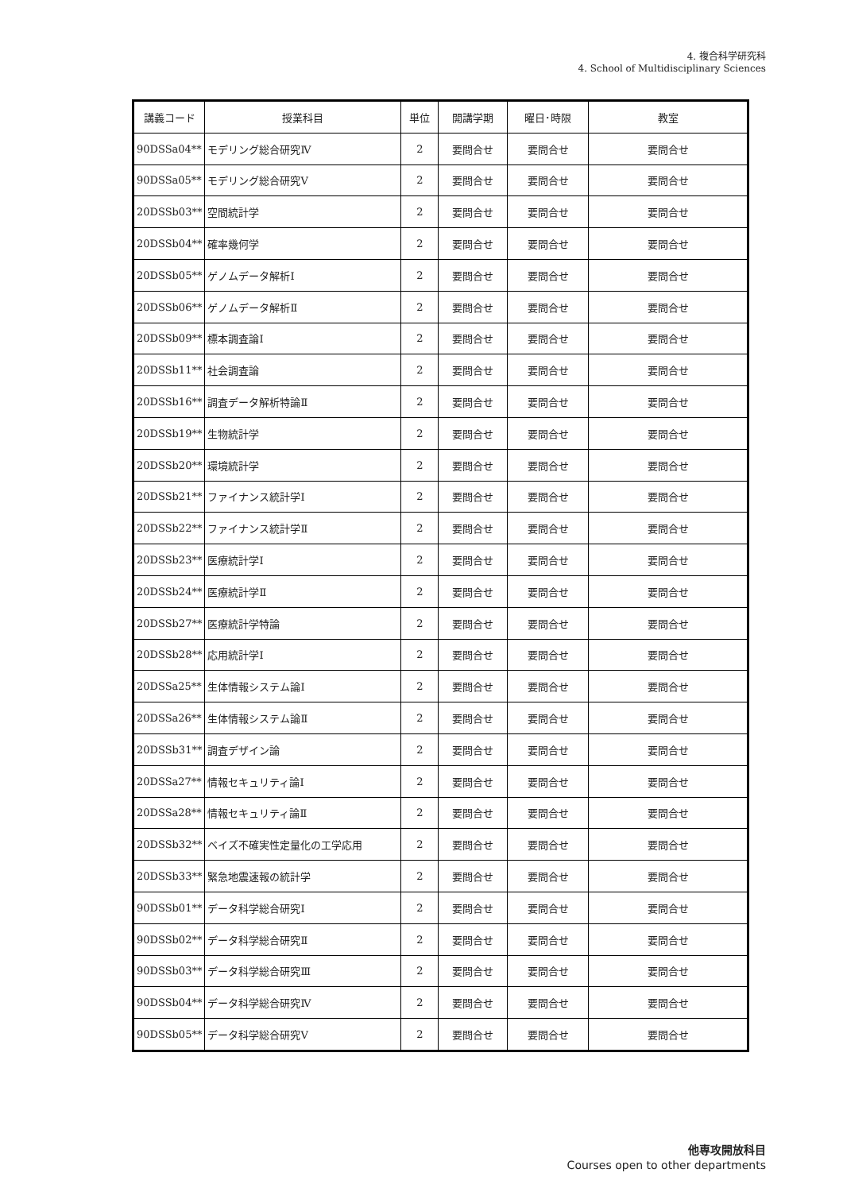4. 複合科学研究科
4. School of Multidisciplinary Sciences
| 講義コード | 授業科目 | 単位 | 開講学期 | 曜日･時限 | 教室 |
| --- | --- | --- | --- | --- | --- |
| 90DSSa04** | モデリング総合研究Ⅳ | 2 | 要問合せ | 要問合せ | 要問合せ |
| 90DSSa05** | モデリング総合研究Ⅴ | 2 | 要問合せ | 要問合せ | 要問合せ |
| 20DSSb03** | 空間統計学 | 2 | 要問合せ | 要問合せ | 要問合せ |
| 20DSSb04** | 確率幾何学 | 2 | 要問合せ | 要問合せ | 要問合せ |
| 20DSSb05** | ゲノムデータ解析Ⅰ | 2 | 要問合せ | 要問合せ | 要問合せ |
| 20DSSb06** | ゲノムデータ解析Ⅱ | 2 | 要問合せ | 要問合せ | 要問合せ |
| 20DSSb09** | 標本調査論Ⅰ | 2 | 要問合せ | 要問合せ | 要問合せ |
| 20DSSb11** | 社会調査論 | 2 | 要問合せ | 要問合せ | 要問合せ |
| 20DSSb16** | 調査データ解析特論Ⅱ | 2 | 要問合せ | 要問合せ | 要問合せ |
| 20DSSb19** | 生物統計学 | 2 | 要問合せ | 要問合せ | 要問合せ |
| 20DSSb20** | 環境統計学 | 2 | 要問合せ | 要問合せ | 要問合せ |
| 20DSSb21** | ファイナンス統計学Ⅰ | 2 | 要問合せ | 要問合せ | 要問合せ |
| 20DSSb22** | ファイナンス統計学Ⅱ | 2 | 要問合せ | 要問合せ | 要問合せ |
| 20DSSb23** | 医療統計学Ⅰ | 2 | 要問合せ | 要問合せ | 要問合せ |
| 20DSSb24** | 医療統計学Ⅱ | 2 | 要問合せ | 要問合せ | 要問合せ |
| 20DSSb27** | 医療統計学特論 | 2 | 要問合せ | 要問合せ | 要問合せ |
| 20DSSb28** | 応用統計学Ⅰ | 2 | 要問合せ | 要問合せ | 要問合せ |
| 20DSSa25** | 生体情報システム論Ⅰ | 2 | 要問合せ | 要問合せ | 要問合せ |
| 20DSSa26** | 生体情報システム論Ⅱ | 2 | 要問合せ | 要問合せ | 要問合せ |
| 20DSSb31** | 調査デザイン論 | 2 | 要問合せ | 要問合せ | 要問合せ |
| 20DSSa27** | 情報セキュリティ論Ⅰ | 2 | 要問合せ | 要問合せ | 要問合せ |
| 20DSSa28** | 情報セキュリティ論Ⅱ | 2 | 要問合せ | 要問合せ | 要問合せ |
| 20DSSb32** | ベイズ不確実性定量化の工学応用 | 2 | 要問合せ | 要問合せ | 要問合せ |
| 20DSSb33** | 緊急地震速報の統計学 | 2 | 要問合せ | 要問合せ | 要問合せ |
| 90DSSb01** | データ科学総合研究Ⅰ | 2 | 要問合せ | 要問合せ | 要問合せ |
| 90DSSb02** | データ科学総合研究Ⅱ | 2 | 要問合せ | 要問合せ | 要問合せ |
| 90DSSb03** | データ科学総合研究Ⅲ | 2 | 要問合せ | 要問合せ | 要問合せ |
| 90DSSb04** | データ科学総合研究Ⅳ | 2 | 要問合せ | 要問合せ | 要問合せ |
| 90DSSb05** | データ科学総合研究Ⅴ | 2 | 要問合せ | 要問合せ | 要問合せ |
他専攻開放科目
Courses open to other departments